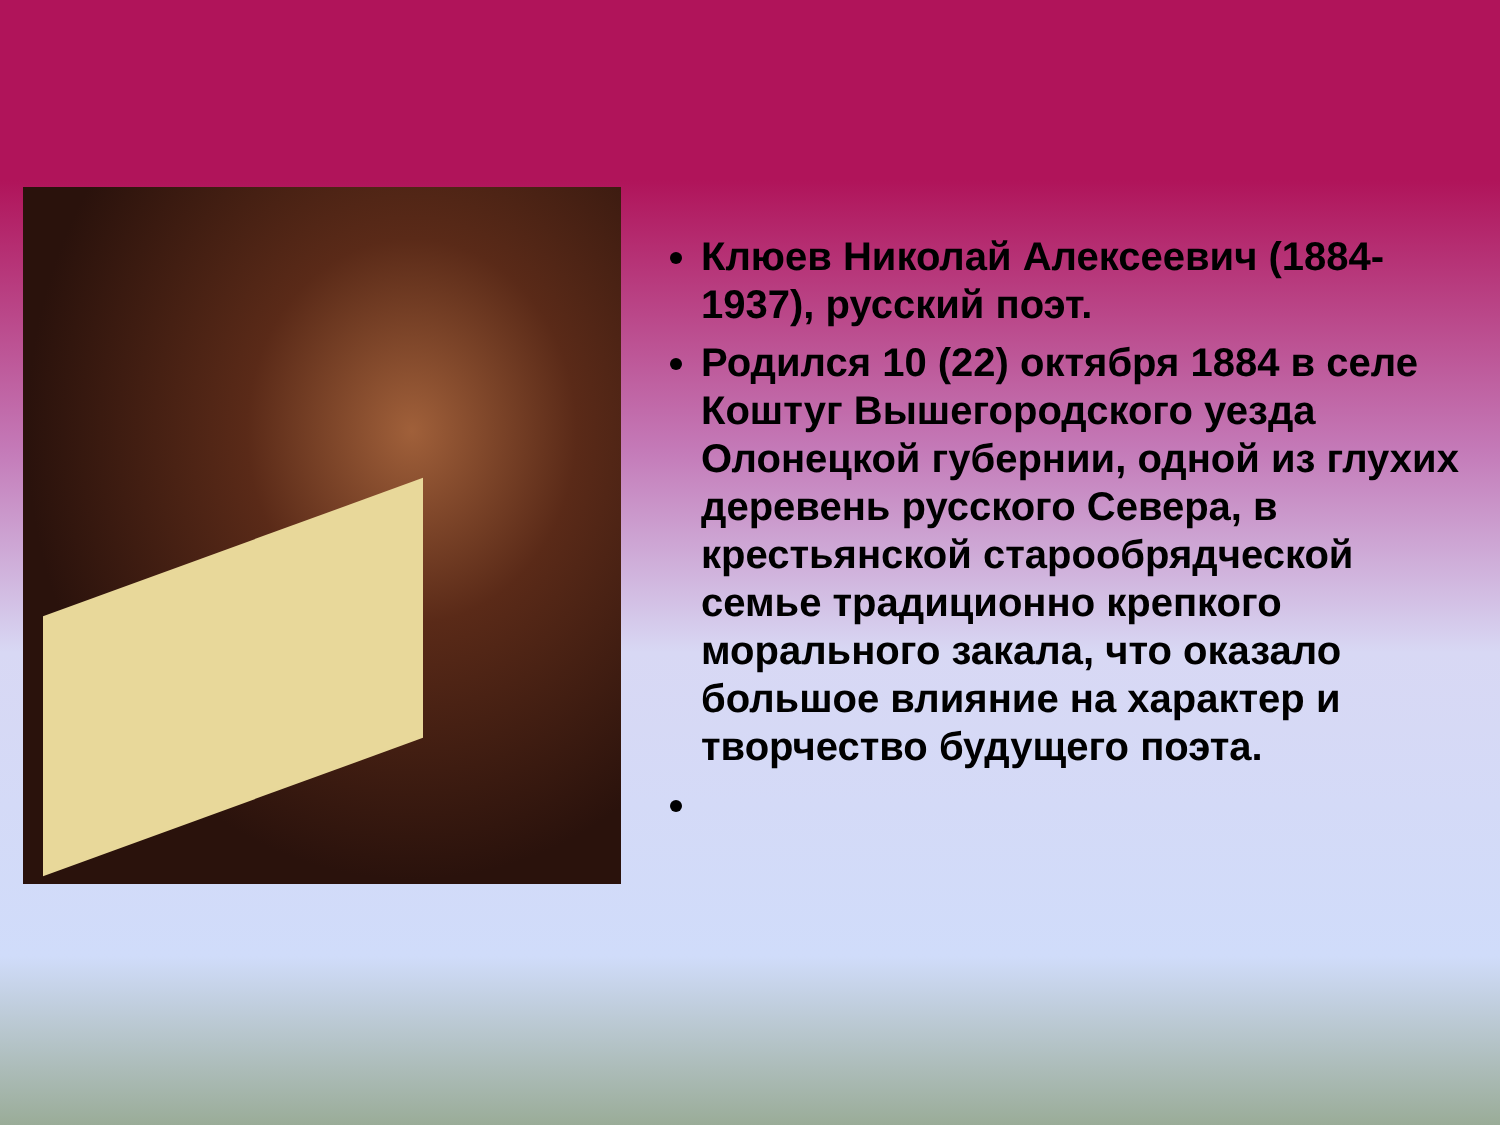Клюев Николай Алексеевич (1884-1937), русский поэт.
Родился 10 (22) октября 1884 в селе Коштуг Вышегородского уезда Олонецкой губернии, одной из глухих деревень русского Севера, в крестьянской старообрядческой семье традиционно крепкого морального закала, что оказало большое влияние на характер и творчество будущего поэта.